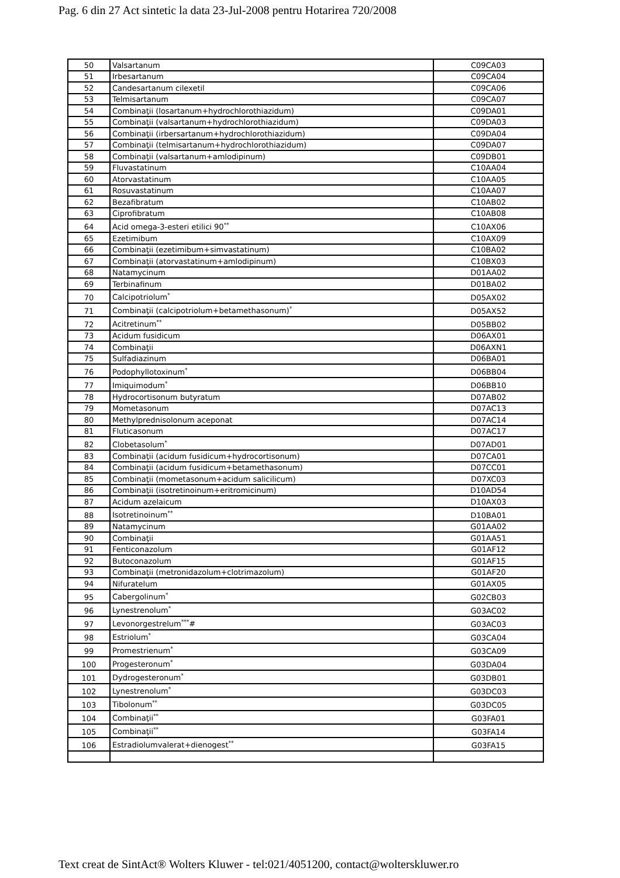Pag. 6 din 27 Act sintetic la data 23-Jul-2008 pentru Hotarirea 720/2008
| 50 | Valsartanum | C09CA03 |
| 51 | Irbesartanum | C09CA04 |
| 52 | Candesartanum cilexetil | C09CA06 |
| 53 | Telmisartanum | C09CA07 |
| 54 | Combinaţii (losartanum+hydrochlorothiazidum) | C09DA01 |
| 55 | Combinaţii (valsartanum+hydrochlorothiazidum) | C09DA03 |
| 56 | Combinaţii (irbersartanum+hydrochlorothiazidum) | C09DA04 |
| 57 | Combinaţii (telmisartanum+hydrochlorothiazidum) | C09DA07 |
| 58 | Combinaţii (valsartanum+amlodipinum) | C09DB01 |
| 59 | Fluvastatinum | C10AA04 |
| 60 | Atorvastatinum | C10AA05 |
| 61 | Rosuvastatinum | C10AA07 |
| 62 | Bezafibratum | C10AB02 |
| 63 | Ciprofibratum | C10AB08 |
| 64 | Acid omega-3-esteri etilici 90<sup>**</sup> | C10AX06 |
| 65 | Ezetimibum | C10AX09 |
| 66 | Combinaţii (ezetimibum+simvastatinum) | C10BA02 |
| 67 | Combinaţii (atorvastatinum+amlodipinum) | C10BX03 |
| 68 | Natamycinum | D01AA02 |
| 69 | Terbinafinum | D01BA02 |
| 70 | Calcipotriolum<sup>*</sup> | D05AX02 |
| 71 | Combinaţii (calcipotriolum+betamethasonum)<sup>*</sup> | D05AX52 |
| 72 | Acitretinum<sup>**</sup> | D05BB02 |
| 73 | Acidum fusidicum | D06AX01 |
| 74 | Combinaţii | D06AXN1 |
| 75 | Sulfadiazinum | D06BA01 |
| 76 | Podophyllotoxinum<sup>*</sup> | D06BB04 |
| 77 | Imiquimodum<sup>*</sup> | D06BB10 |
| 78 | Hydrocortisonum butyratum | D07AB02 |
| 79 | Mometasonum | D07AC13 |
| 80 | Methylprednisolonum aceponat | D07AC14 |
| 81 | Fluticasonum | D07AC17 |
| 82 | Clobetasolum<sup>*</sup> | D07AD01 |
| 83 | Combinaţii (acidum fusidicum+hydrocortisonum) | D07CA01 |
| 84 | Combinaţii (acidum fusidicum+betamethasonum) | D07CC01 |
| 85 | Combinaţii (mometasonum+acidum salicilicum) | D07XC03 |
| 86 | Combinaţii (isotretinoinum+eritromicinum) | D10AD54 |
| 87 | Acidum azelaicum | D10AX03 |
| 88 | Isotretinoinum<sup>**</sup> | D10BA01 |
| 89 | Natamycinum | G01AA02 |
| 90 | Combinaţii | G01AA51 |
| 91 | Fenticonazolum | G01AF12 |
| 92 | Butoconazolum | G01AF15 |
| 93 | Combinaţii (metronidazolum+clotrimazolum) | G01AF20 |
| 94 | Nifuratelum | G01AX05 |
| 95 | Cabergolinum<sup>*</sup> | G02CB03 |
| 96 | Lynestrenolum<sup>*</sup> | G03AC02 |
| 97 | Levonorgestrelum<sup>***</sup># | G03AC03 |
| 98 | Estriolum<sup>*</sup> | G03CA04 |
| 99 | Promestrienum<sup>*</sup> | G03CA09 |
| 100 | Progesteronum<sup>*</sup> | G03DA04 |
| 101 | Dydrogesteronum<sup>*</sup> | G03DB01 |
| 102 | Lynestrenolum<sup>*</sup> | G03DC03 |
| 103 | Tibolonum<sup>**</sup> | G03DC05 |
| 104 | Combinaţii<sup>**</sup> | G03FA01 |
| 105 | Combinaţii<sup>**</sup> | G03FA14 |
| 106 | Estradiolumvalerat+dienogest<sup>**</sup> | G03FA15 |
Text creat de SintAct® Wolters Kluwer - tel:021/4051200, contact@wolterskluwer.ro